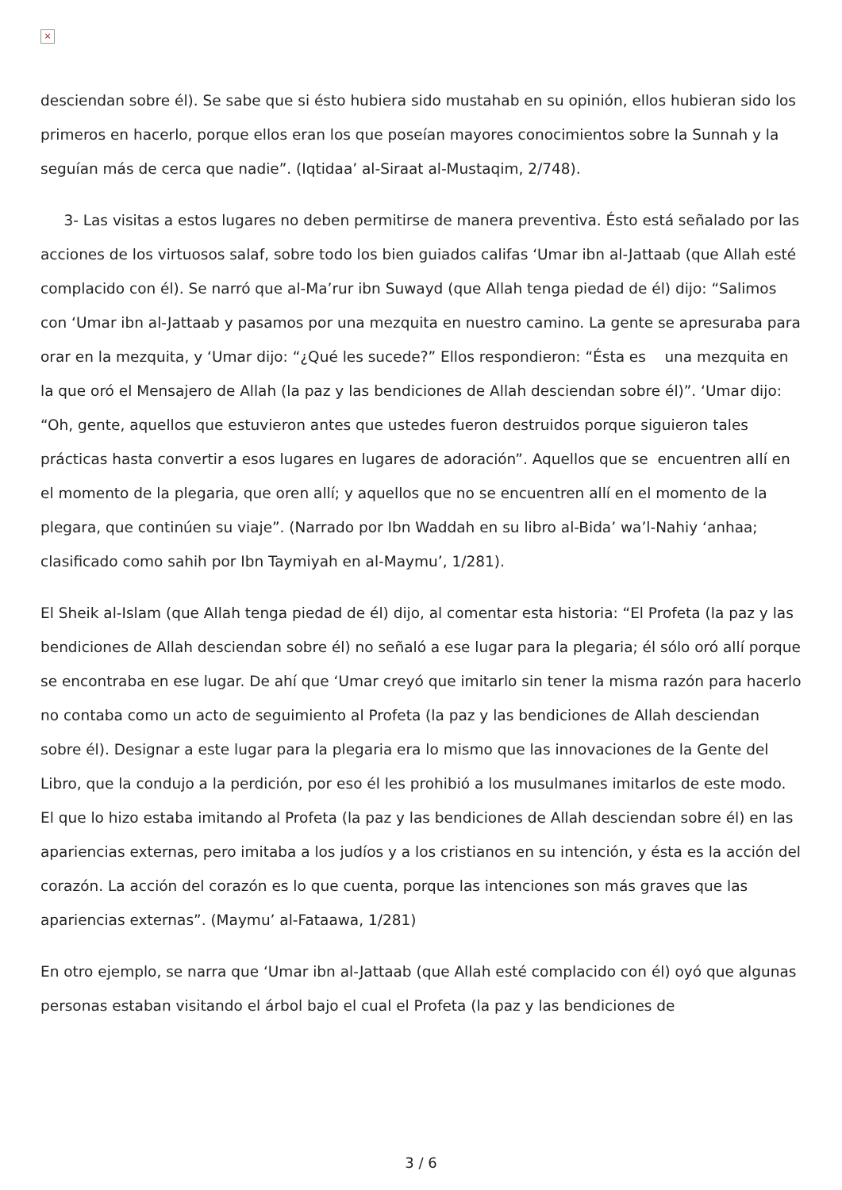×
desciendan sobre él). Se sabe que si ésto hubiera sido mustahab en su opinión, ellos hubieran sido los primeros en hacerlo, porque ellos eran los que poseían mayores conocimientos sobre la Sunnah y la seguían más de cerca que nadie”. (Iqtidaa’ al-Siraat al-Mustaqim, 2/748).
3- Las visitas a estos lugares no deben permitirse de manera preventiva. Ésto está señalado por las acciones de los virtuosos salaf, sobre todo los bien guiados califas ‘Umar ibn al-Jattaab (que Allah esté complacido con él). Se narró que al-Ma’rur ibn Suwayd (que Allah tenga piedad de él) dijo: “Salimos con ‘Umar ibn al-Jattaab y pasamos por una mezquita en nuestro camino. La gente se apresuraba para orar en la mezquita, y ‘Umar dijo: “¿Qué les sucede?” Ellos respondieron: “Ésta es una mezquita en la que oró el Mensajero de Allah (la paz y las bendiciones de Allah desciendan sobre él)”. ‘Umar dijo: “Oh, gente, aquellos que estuvieron antes que ustedes fueron destruidos porque siguieron tales prácticas hasta convertir a esos lugares en lugares de adoración”. Aquellos que se encuentren allí en el momento de la plegaria, que oren allí; y aquellos que no se encuentren allí en el momento de la plegara, que continúen su viaje”. (Narrado por Ibn Waddah en su libro al-Bida’ wa’l-Nahiy ‘anhaa; clasificado como sahih por Ibn Taymiyah en al-Maymu’, 1/281).
El Sheik al-Islam (que Allah tenga piedad de él) dijo, al comentar esta historia: “El Profeta (la paz y las bendiciones de Allah desciendan sobre él) no señaló a ese lugar para la plegaria; él sólo oró allí porque se encontraba en ese lugar. De ahí que ‘Umar creyó que imitarlo sin tener la misma razón para hacerlo no contaba como un acto de seguimiento al Profeta (la paz y las bendiciones de Allah desciendan sobre él). Designar a este lugar para la plegaria era lo mismo que las innovaciones de la Gente del Libro, que la condujo a la perdición, por eso él les prohibió a los musulmanes imitarlos de este modo. El que lo hizo estaba imitando al Profeta (la paz y las bendiciones de Allah desciendan sobre él) en las apariencias externas, pero imitaba a los judíos y a los cristianos en su intención, y ésta es la acción del corazón. La acción del corazón es lo que cuenta, porque las intenciones son más graves que las apariencias externas”. (Maymu’ al-Fataawa, 1/281)
En otro ejemplo, se narra que ‘Umar ibn al-Jattaab (que Allah esté complacido con él) oyó que algunas personas estaban visitando el árbol bajo el cual el Profeta (la paz y las bendiciones de
3 / 6